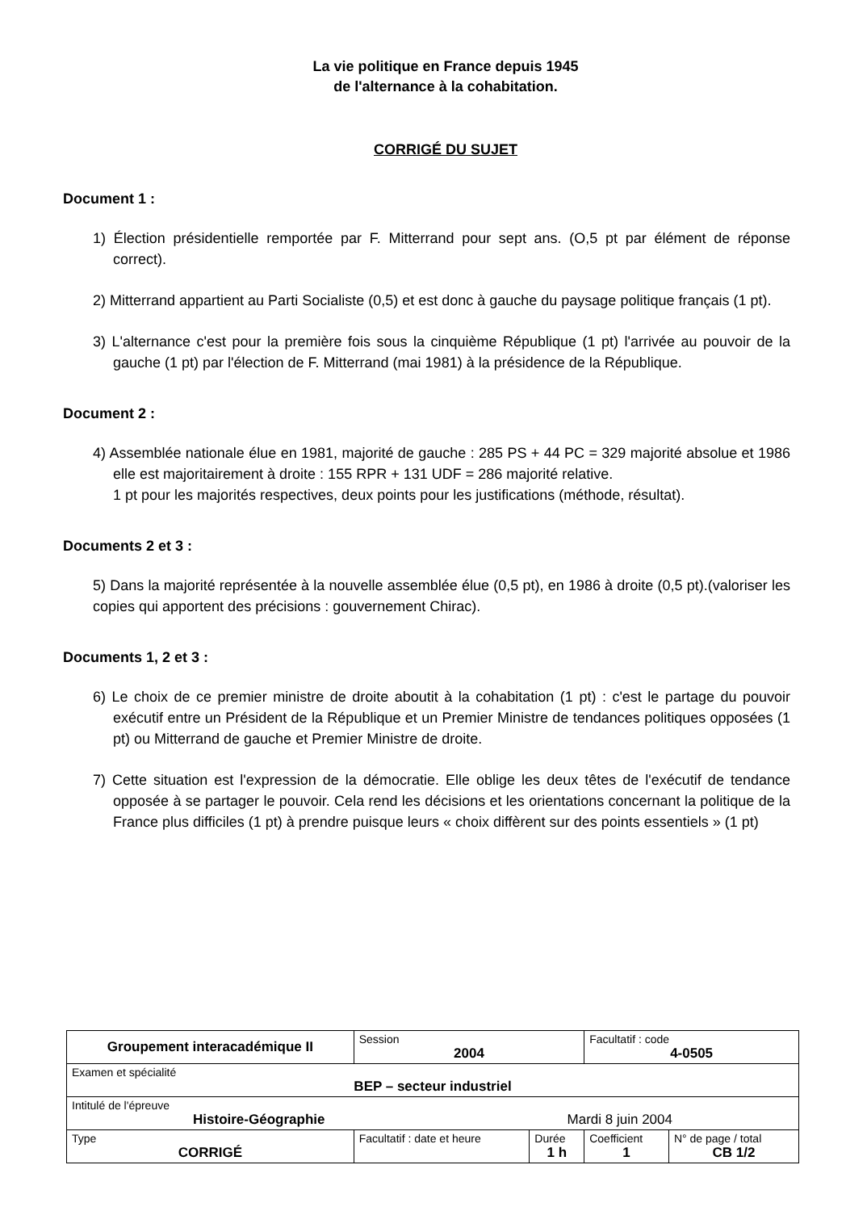La vie politique en France depuis 1945
de l'alternance à la cohabitation.
CORRIGÉ DU SUJET
Document 1 :
1) Élection présidentielle remportée par F. Mitterrand pour sept ans. (O,5 pt par élément de réponse correct).
2) Mitterrand appartient au Parti Socialiste (0,5) et est donc à gauche du paysage politique français (1 pt).
3) L'alternance c'est pour la première fois sous la cinquième République (1 pt) l'arrivée au pouvoir de la gauche (1 pt) par l'élection de F. Mitterrand (mai 1981) à la présidence de la République.
Document 2 :
4) Assemblée nationale élue en 1981, majorité de gauche : 285 PS + 44 PC = 329 majorité absolue et 1986 elle est majoritairement à droite : 155 RPR + 131 UDF = 286 majorité relative.
1 pt pour les majorités respectives, deux points pour les justifications (méthode, résultat).
Documents 2 et 3 :
5) Dans la majorité représentée à la nouvelle assemblée élue (0,5 pt), en 1986 à droite (0,5 pt).(valoriser les copies qui apportent des précisions : gouvernement Chirac).
Documents 1, 2 et 3 :
6) Le choix de ce premier ministre de droite aboutit à la cohabitation (1 pt) : c'est le partage du pouvoir exécutif entre un Président de la République et un Premier Ministre de tendances politiques opposées (1 pt) ou Mitterrand de gauche et Premier Ministre de droite.
7) Cette situation est l'expression de la démocratie. Elle oblige les deux têtes de l'exécutif de tendance opposée à se partager le pouvoir. Cela rend les décisions et les orientations concernant la politique de la France plus difficiles (1 pt) à prendre puisque leurs « choix diffèrent sur des points essentiels » (1 pt)
| Groupement interacadémique II | Session 2004 | | Facultatif : code 4-0505 | |
| Examen et spécialité BEP – secteur industriel | | | | |
| Intitulé de l'épreuve Histoire-Géographie Mardi 8 juin 2004 | | | | |
| Type CORRIGÉ | Facultatif : date et heure | Durée 1 h | Coefficient 1 | N° de page / total CB 1/2 |